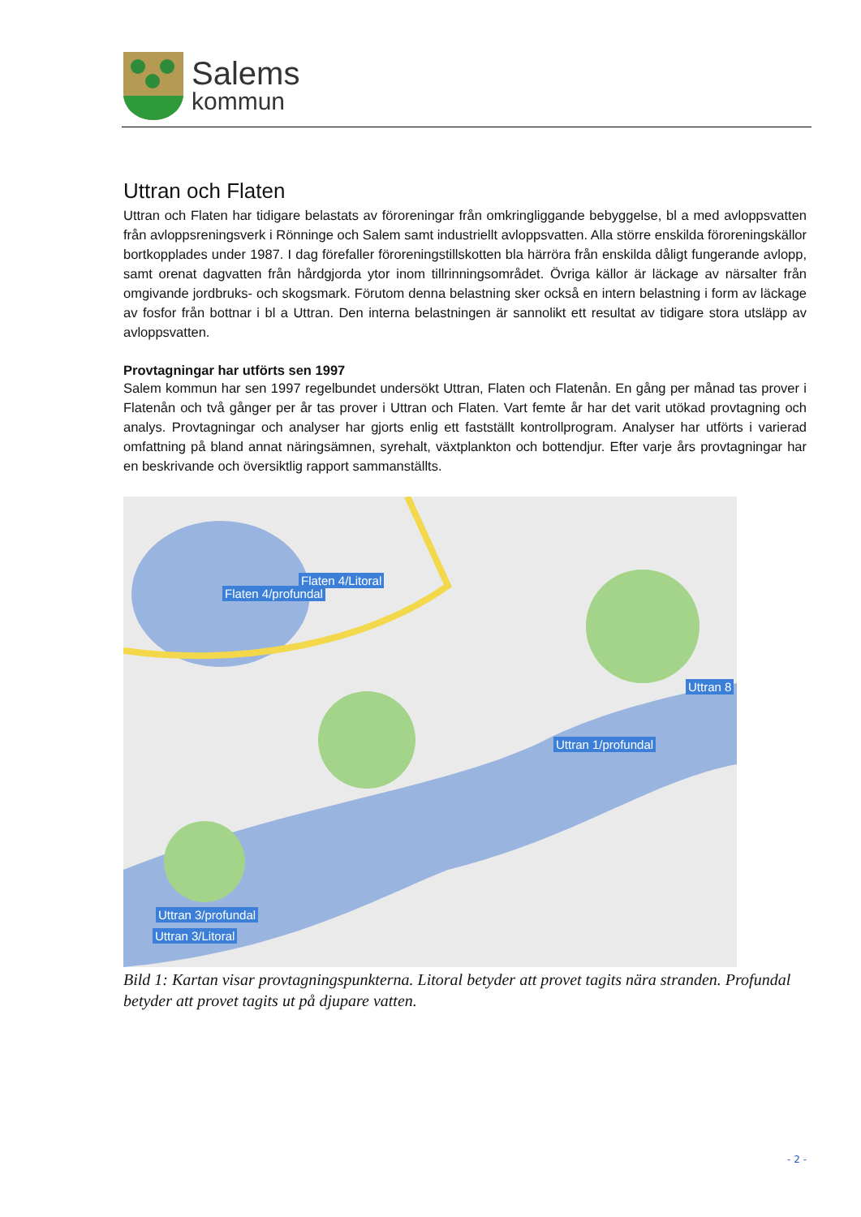Salems
kommun
Uttran och Flaten
Uttran och Flaten har tidigare belastats av föroreningar från omkringliggande bebyggelse, bl a med avloppsvatten från avloppsreningsverk i Rönninge och Salem samt industriellt avloppsvatten. Alla större enskilda föroreningskällor bortkopplades under 1987. I dag förefaller föroreningstillskotten bla härröra från enskilda dåligt fungerande avlopp, samt orenat dagvatten från hårdgjorda ytor inom tillrinningsområdet. Övriga källor är läckage av närsalter från omgivande jordbruks- och skogsmark. Förutom denna belastning sker också en intern belastning i form av läckage av fosfor från bottnar i bl a Uttran. Den interna belastningen är sannolikt ett resultat av tidigare stora utsläpp av avloppsvatten.
Provtagningar har utförts sen 1997
Salem kommun har sen 1997 regelbundet undersökt Uttran, Flaten och Flatenån. En gång per månad tas prover i Flatenån och två gånger per år tas prover i Uttran och Flaten. Vart femte år har det varit utökad provtagning och analys. Provtagningar och analyser har gjorts enlig ett fastställt kontrollprogram. Analyser har utförts i varierad omfattning på bland annat näringsämnen, syrehalt, växtplankton och bottendjur. Efter varje års provtagningar har en beskrivande och översiktlig rapport sammanställts.
Flaten 4/Litoral
Flaten 4/profundal
Uttran 8
Uttran 1/profundal
Uttran 3/profundal
Uttran 3/Litoral
Bild 1: Kartan visar provtagningspunkterna. Litoral betyder att provet tagits nära stranden. Profundal betyder att provet tagits ut på djupare vatten.
- 2 -